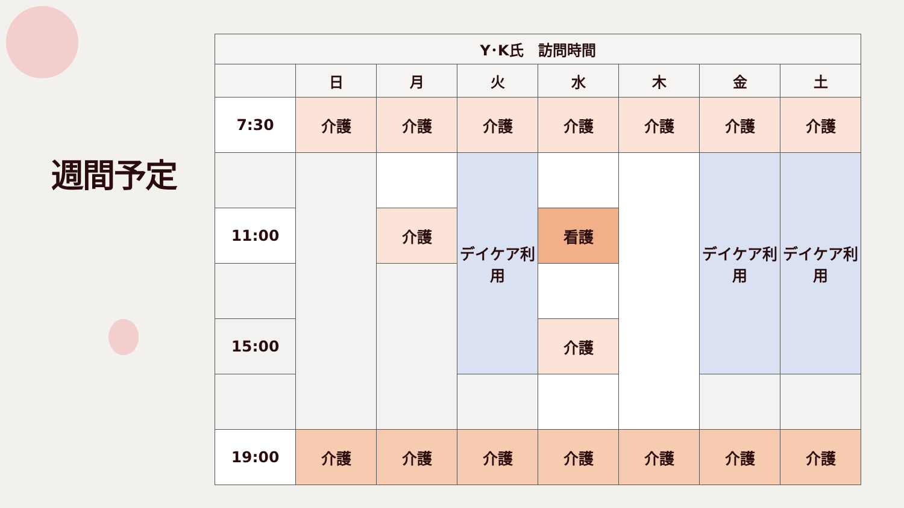週間予定
| Y･K氏 訪問時間 | | | | | | | |
| --- | --- | --- | --- | --- | --- | --- | --- |
| | 日 | 月 | 火 | 水 | 木 | 金 | 土 |
| 7:30 | 介護 | 介護 | 介護 | 介護 | 介護 | 介護 | 介護 |
| | | | デイケア利用 | | | デイケア利用 | デイケア利用 |
| 11:00 | | 介護 | | 看護 | | | |
| 15:00 | | | | 介護 | | | |
| 19:00 | 介護 | 介護 | 介護 | 介護 | 介護 | 介護 | 介護 |